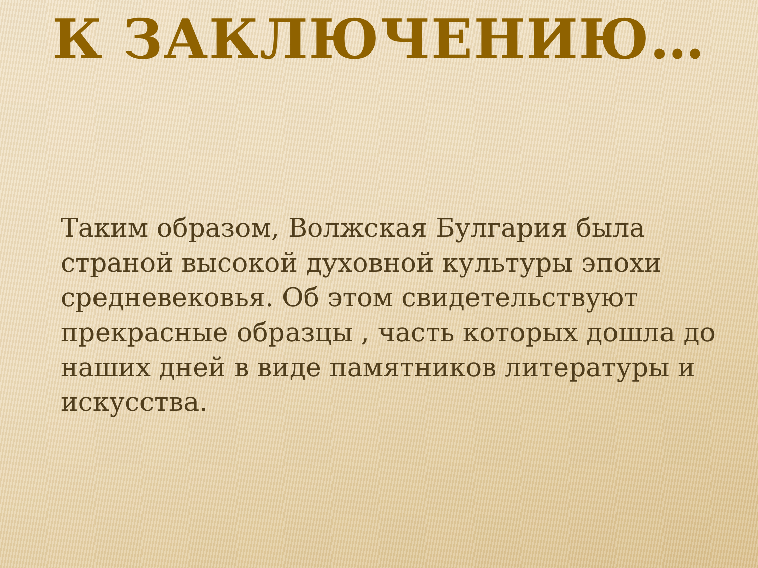К ЗАКЛЮЧЕНИЮ…
Таким образом, Волжская Булгария была страной высокой духовной культуры эпохи средневековья. Об этом свидетельствуют прекрасные образцы , часть которых дошла до наших дней в виде памятников литературы и искусства.